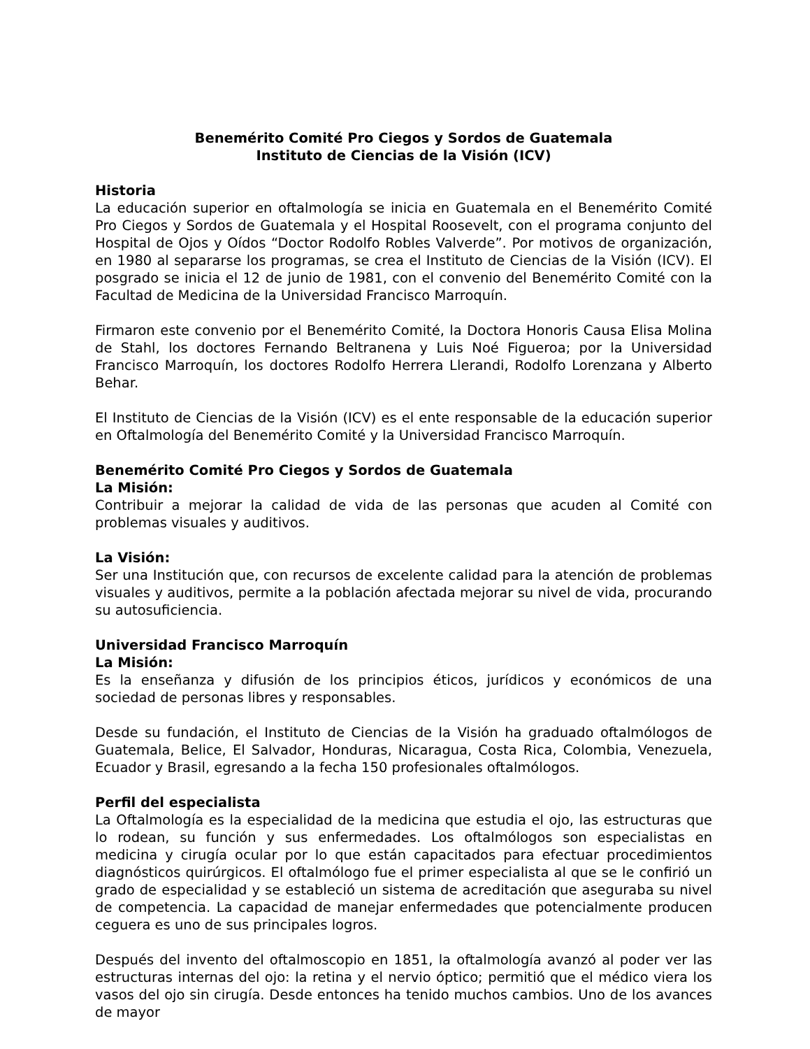Benemérito Comité Pro Ciegos y Sordos de Guatemala
Instituto de Ciencias de la Visión (ICV)
Historia
La educación superior en oftalmología se inicia en Guatemala en el Benemérito Comité Pro Ciegos y Sordos de Guatemala y el Hospital Roosevelt, con el programa conjunto del Hospital de Ojos y Oídos “Doctor Rodolfo Robles Valverde”. Por motivos de organización, en 1980 al separarse los programas, se crea el Instituto de Ciencias de la Visión (ICV). El posgrado se inicia el 12 de junio de 1981, con el convenio del Benemérito Comité con la Facultad de Medicina de la Universidad Francisco Marroquín.
Firmaron este convenio por el Benemérito Comité, la Doctora Honoris Causa Elisa Molina de Stahl, los doctores Fernando Beltranena y Luis Noé Figueroa; por la Universidad Francisco Marroquín, los doctores Rodolfo Herrera Llerandi, Rodolfo Lorenzana y Alberto Behar.
El Instituto de Ciencias de la Visión (ICV) es el ente responsable de la educación superior en Oftalmología del Benemérito Comité y la Universidad Francisco Marroquín.
Benemérito Comité Pro Ciegos y Sordos de Guatemala
La Misión:
Contribuir a mejorar la calidad de vida de las personas que acuden al Comité con problemas visuales y auditivos.
La Visión:
Ser una Institución que, con recursos de excelente calidad para la atención de problemas visuales y auditivos, permite a la población afectada mejorar su nivel de vida, procurando su autosuficiencia.
Universidad Francisco Marroquín
La Misión:
Es la enseñanza y difusión de los principios éticos, jurídicos y económicos de una sociedad de personas libres y responsables.
Desde su fundación, el Instituto de Ciencias de la Visión ha graduado oftalmólogos de Guatemala, Belice, El Salvador, Honduras, Nicaragua, Costa Rica, Colombia, Venezuela, Ecuador y Brasil, egresando a la fecha 150 profesionales oftalmólogos.
Perfil del especialista
La Oftalmología es la especialidad de la medicina que estudia el ojo, las estructuras que lo rodean, su función y sus enfermedades. Los oftalmólogos son especialistas en medicina y cirugía ocular por lo que están capacitados para efectuar procedimientos diagnósticos quirúrgicos. El oftalmólogo fue el primer especialista al que se le confirió un grado de especialidad y se estableció un sistema de acreditación que aseguraba su nivel de competencia. La capacidad de manejar enfermedades que potencialmente producen ceguera es uno de sus principales logros.
Después del invento del oftalmoscopio en 1851, la oftalmología avanzó al poder ver las estructuras internas del ojo: la retina y el nervio óptico; permitió que el médico viera los vasos del ojo sin cirugía. Desde entonces ha tenido muchos cambios. Uno de los avances de mayor